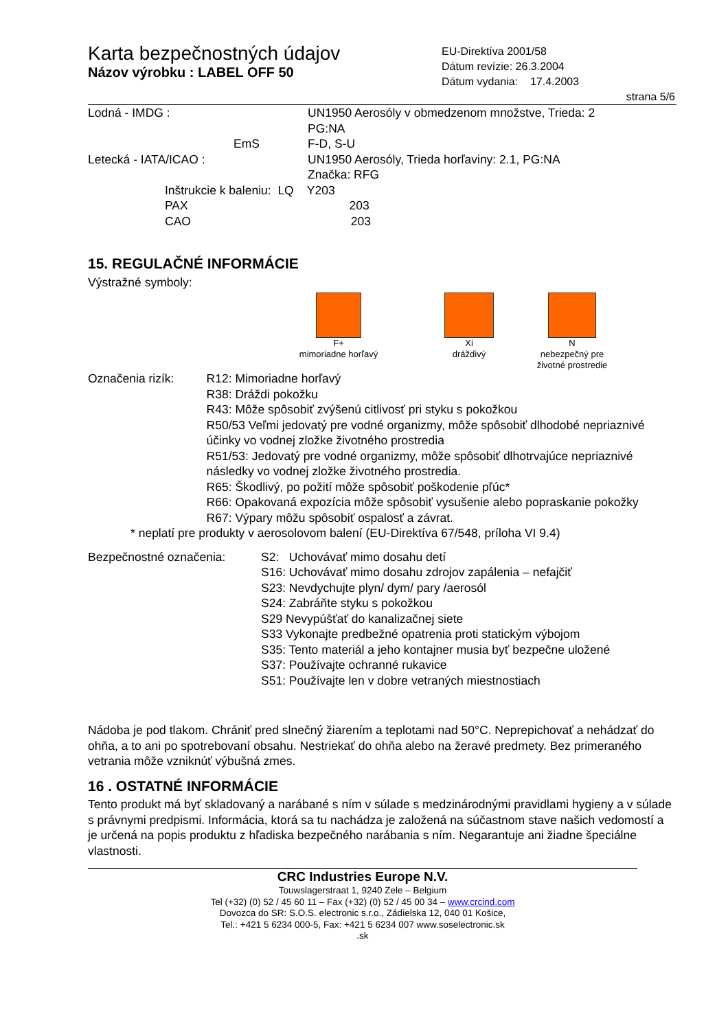Karta bezpečnostných údajov
Názov výrobku : LABEL OFF 50
EU-Direktíva 2001/58
Dátum revízie: 26.3.2004
Dátum vydania: 17.4.2003
strana 5/6
Lodná - IMDG : UN1950 Aerosóly v obmedzenom množstve, Trieda: 2
PG:NA
EmS F-D, S-U
Letecká - IATA/ICAO : UN1950 Aerosóly, Trieda horľaviny: 2.1, PG:NA
Značka: RFG
Inštrukcie k baleniu: LQ Y203
PAX 203
CAO 203
15. REGULAČNÉ INFORMÁCIE
Výstražné symboly:
F+
mimoriadne horľavý
Xi
dráždivý
N
nebezpečný pre
životné prostredie
Označenia rizík: R12: Mimoriadne horľavý
R38: Dráždi pokožku
R43: Môže spôsobiť zvýšenú citlivosť pri styku s pokožkou
R50/53 Veľmi jedovatý pre vodné organizmy, môže spôsobiť dlhodobé nepriaznivé účinky vo vodnej zložke životného prostredia
R51/53: Jedovatý pre vodné organizmy, môže spôsobiť dlhotrvajúce nepriaznivé následky vo vodnej zložke životného prostredia.
R65: Škodlivý, po požití môže spôsobiť poškodenie pľúc*
R66: Opakovaná expozícia môže spôsobiť vysušenie alebo popraskanie pokožky
R67: Výpary môžu spôsobiť ospalosť a závrat.
* neplatí pre produkty v aerosolovom balení (EU-Direktíva 67/548, príloha VI 9.4)
Bezpečnostné označenia: S2: Uchovávať mimo dosahu detí
S16: Uchovávať mimo dosahu zdrojov zapálenia – nefajčiť
S23: Nevdychujte plyn/ dym/ pary /aerosól
S24: Zabráňte styku s pokožkou
S29 Nevypúšťať do kanalizačnej siete
S33 Vykonajte predbežné opatrenia proti statickým výbojom
S35: Tento materiál a jeho kontajner musia byť bezpečne uložené
S37: Používajte ochranné rukavice
S51: Používajte len v dobre vetraných miestnostiach
Nádoba je pod tlakom. Chrániť pred slnečný žiarením a teplotami nad 50°C. Neprepichovať a nehádzať do ohňa, a to ani po spotrebovaní obsahu. Nestriekať do ohňa alebo na žeravé predmety. Bez primeraného vetrania môže vzniknúť výbušná zmes.
16 . OSTATNÉ INFORMÁCIE
Tento produkt má byť skladovaný a narábané s ním v súlade s medzinárodnými pravidlami hygieny a v súlade s právnymi predpismi. Informácia, ktorá sa tu nachádza je založená na súčastnom stave našich vedomostí a je určená na popis produktu z hľadiska bezpečného narábania s ním. Negarantuje ani žiadne špeciálne vlastnosti.
CRC Industries Europe N.V.
Touwslagerstraat 1, 9240 Zele – Belgium
Tel (+32) (0) 52 / 45 60 11 – Fax (+32) (0) 52 / 45 00 34 – www.crcind.com
Dovozca do SR: S.O.S. electronic s.r.o., Zádielska 12, 040 01 Košice,
Tel.: +421 5 6234 000-5, Fax: +421 5 6234 007 www.soselectronic.sk
.sk